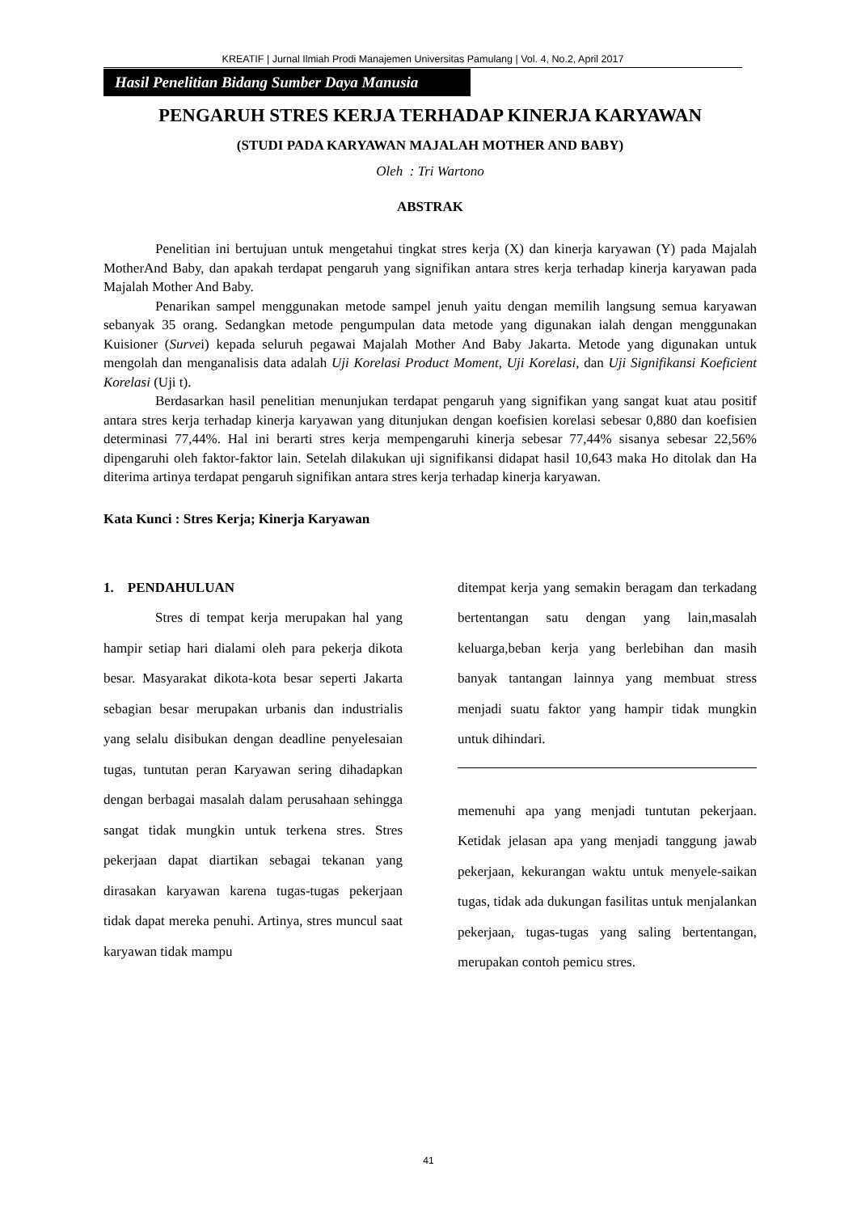KREATIF | Jurnal Ilmiah Prodi Manajemen Universitas Pamulang | Vol. 4, No.2, April 2017
Hasil Penelitian Bidang Sumber Daya Manusia
PENGARUH STRES KERJA TERHADAP KINERJA KARYAWAN
(STUDI PADA KARYAWAN MAJALAH MOTHER AND BABY)
Oleh : Tri Wartono
ABSTRAK
Penelitian ini bertujuan untuk mengetahui tingkat stres kerja (X) dan kinerja karyawan (Y) pada Majalah MotherAnd Baby, dan apakah terdapat pengaruh yang signifikan antara stres kerja terhadap kinerja karyawan pada Majalah Mother And Baby.
Penarikan sampel menggunakan metode sampel jenuh yaitu dengan memilih langsung semua karyawan sebanyak 35 orang. Sedangkan metode pengumpulan data metode yang digunakan ialah dengan menggunakan Kuisioner (Survei) kepada seluruh pegawai Majalah Mother And Baby Jakarta. Metode yang digunakan untuk mengolah dan menganalisis data adalah Uji Korelasi Product Moment, Uji Korelasi, dan Uji Signifikansi Koeficient Korelasi (Uji t).
Berdasarkan hasil penelitian menunjukan terdapat pengaruh yang signifikan yang sangat kuat atau positif antara stres kerja terhadap kinerja karyawan yang ditunjukan dengan koefisien korelasi sebesar 0,880 dan koefisien determinasi 77,44%. Hal ini berarti stres kerja mempengaruhi kinerja sebesar 77,44% sisanya sebesar 22,56% dipengaruhi oleh faktor-faktor lain. Setelah dilakukan uji signifikansi didapat hasil 10,643 maka Ho ditolak dan Ha diterima artinya terdapat pengaruh signifikan antara stres kerja terhadap kinerja karyawan.
Kata Kunci : Stres Kerja; Kinerja Karyawan
1. PENDAHULUAN
Stres di tempat kerja merupakan hal yang hampir setiap hari dialami oleh para pekerja dikota besar. Masyarakat dikota-kota besar seperti Jakarta sebagian besar merupakan urbanis dan industrialis yang selalu disibukan dengan deadline penyelesaian tugas, tuntutan peran Karyawan sering dihadapkan dengan berbagai masalah dalam perusahaan sehingga sangat tidak mungkin untuk terkena stres. Stres pekerjaan dapat diartikan sebagai tekanan yang dirasakan karyawan karena tugas-tugas pekerjaan tidak dapat mereka penuhi. Artinya, stres muncul saat karyawan tidak mampu
ditempat kerja yang semakin beragam dan terkadang bertentangan satu dengan yang lain,masalah keluarga,beban kerja yang berlebihan dan masih banyak tantangan lainnya yang membuat stress menjadi suatu faktor yang hampir tidak mungkin untuk dihindari.
memenuhi apa yang menjadi tuntutan pekerjaan. Ketidak jelasan apa yang menjadi tanggung jawab pekerjaan, kekurangan waktu untuk menyele-saikan tugas, tidak ada dukungan fasilitas untuk menjalankan pekerjaan, tugas-tugas yang saling bertentangan, merupakan contoh pemicu stres.
41